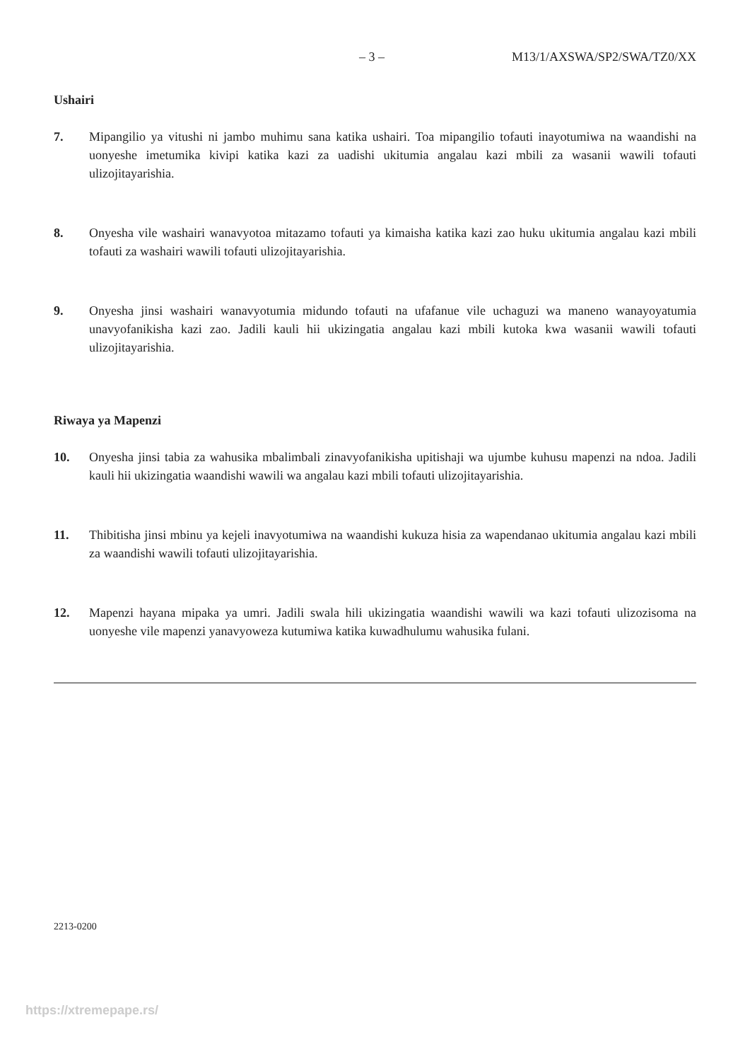– 3 – M13/1/AXSWA/SP2/SWA/TZ0/XX
Ushairi
7. Mipangilio ya vitushi ni jambo muhimu sana katika ushairi. Toa mipangilio tofauti inayotumiwa na waandishi na uonyeshe imetumika kivipi katika kazi za uadishi ukitumia angalau kazi mbili za wasanii wawili tofauti ulizojitayarishia.
8. Onyesha vile washairi wanavyotoa mitazamo tofauti ya kimaisha katika kazi zao huku ukitumia angalau kazi mbili tofauti za washairi wawili tofauti ulizojitayarishia.
9. Onyesha jinsi washairi wanavyotumia midundo tofauti na ufafanue vile uchaguzi wa maneno wanayoyatumia unavyofanikisha kazi zao. Jadili kauli hii ukizingatia angalau kazi mbili kutoka kwa wasanii wawili tofauti ulizojitayarishia.
Riwaya ya Mapenzi
10. Onyesha jinsi tabia za wahusika mbalimbali zinavyofanikisha upitishaji wa ujumbe kuhusu mapenzi na ndoa. Jadili kauli hii ukizingatia waandishi wawili wa angalau kazi mbili tofauti ulizojitayarishia.
11. Thibitisha jinsi mbinu ya kejeli inavyotumiwa na waandishi kukuza hisia za wapendanao ukitumia angalau kazi mbili za waandishi wawili tofauti ulizojitayarishia.
12. Mapenzi hayana mipaka ya umri. Jadili swala hili ukizingatia waandishi wawili wa kazi tofauti ulizozisoma na uonyeshe vile mapenzi yanavyoweza kutumiwa katika kuwadhulumu wahusika fulani.
2213-0200
https://xtremepape.rs/